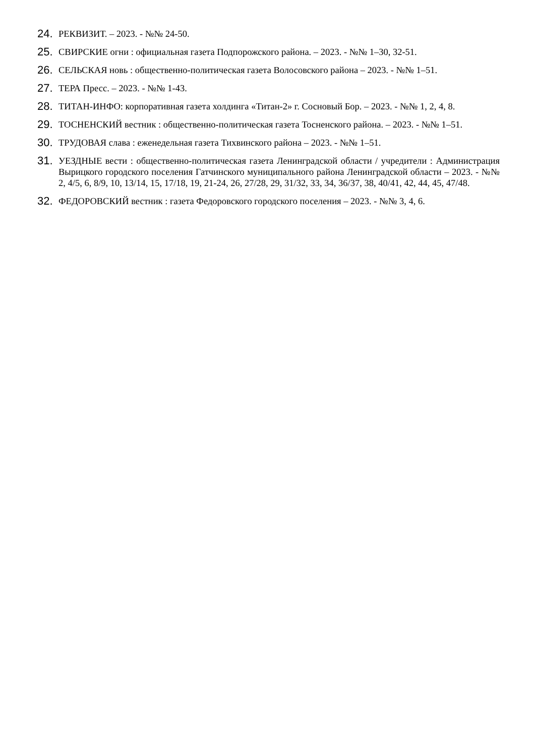24. РЕКВИЗИТ. – 2023. - №№ 24-50.
25. СВИРСКИЕ огни : официальная газета Подпорожского района. – 2023. - №№ 1–30, 32-51.
26. СЕЛЬСКАЯ новь : общественно-политическая газета Волосовского района – 2023. - №№ 1–51.
27. ТЕРА Пресс. – 2023. - №№ 1-43.
28. ТИТАН-ИНФО: корпоративная газета холдинга «Титан-2» г. Сосновый Бор. – 2023. - №№ 1, 2, 4, 8.
29. ТОСНЕНСКИЙ вестник : общественно-политическая газета Тосненского района. – 2023. - №№ 1–51.
30. ТРУДОВАЯ слава : еженедельная газета Тихвинского района – 2023. - №№ 1–51.
31. УЕЗДНЫЕ вести : общественно-политическая газета Ленинградской области / учредители : Администрация Вырицкого городского поселения Гатчинского муниципального района Ленинградской области – 2023. - №№ 2, 4/5, 6, 8/9, 10, 13/14, 15, 17/18, 19, 21-24, 26, 27/28, 29, 31/32, 33, 34, 36/37, 38, 40/41, 42, 44, 45, 47/48.
32. ФЕДОРОВСКИЙ вестник : газета Федоровского городского поселения – 2023. - №№ 3, 4, 6.